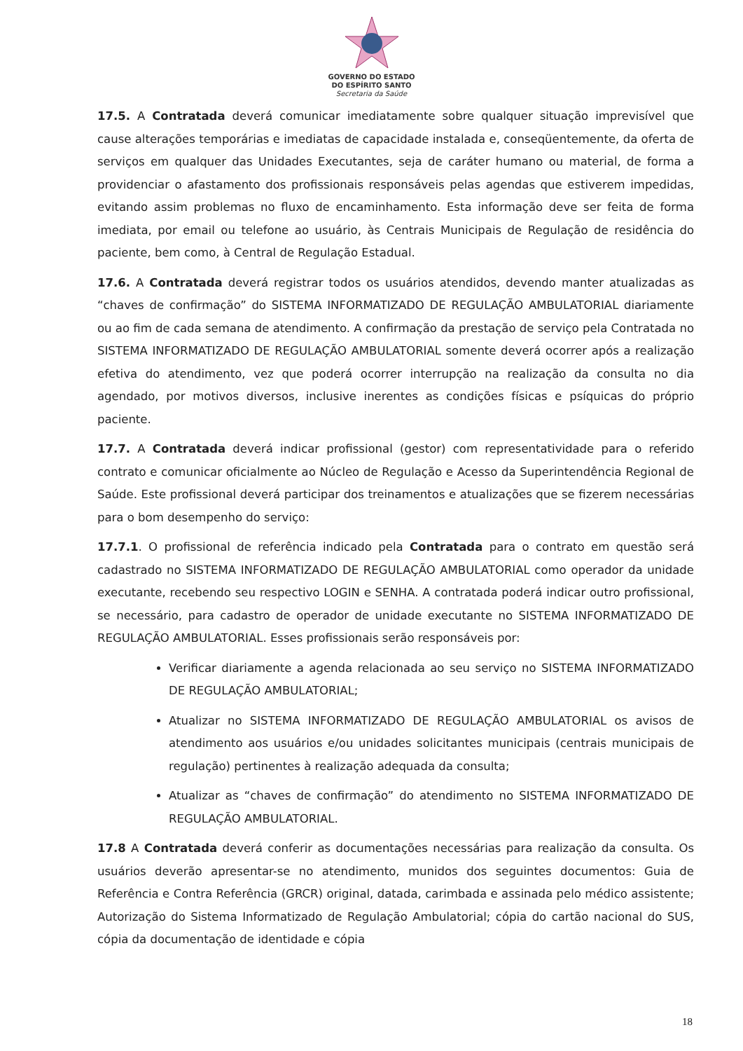GOVERNO DO ESTADO
DO ESPÍRITO SANTO
Secretaria da Saúde
17.5. A Contratada deverá comunicar imediatamente sobre qualquer situação imprevisível que cause alterações temporárias e imediatas de capacidade instalada e, conseqüentemente, da oferta de serviços em qualquer das Unidades Executantes, seja de caráter humano ou material, de forma a providenciar o afastamento dos profissionais responsáveis pelas agendas que estiverem impedidas, evitando assim problemas no fluxo de encaminhamento. Esta informação deve ser feita de forma imediata, por email ou telefone ao usuário, às Centrais Municipais de Regulação de residência do paciente, bem como, à Central de Regulação Estadual.
17.6. A Contratada deverá registrar todos os usuários atendidos, devendo manter atualizadas as “chaves de confirmação” do SISTEMA INFORMATIZADO DE REGULAÇÃO AMBULATORIAL diariamente ou ao fim de cada semana de atendimento. A confirmação da prestação de serviço pela Contratada no SISTEMA INFORMATIZADO DE REGULAÇÃO AMBULATORIAL somente deverá ocorrer após a realização efetiva do atendimento, vez que poderá ocorrer interrupção na realização da consulta no dia agendado, por motivos diversos, inclusive inerentes as condições físicas e psíquicas do próprio paciente.
17.7. A Contratada deverá indicar profissional (gestor) com representatividade para o referido contrato e comunicar oficialmente ao Núcleo de Regulação e Acesso da Superintendência Regional de Saúde. Este profissional deverá participar dos treinamentos e atualizações que se fizerem necessárias para o bom desempenho do serviço:
17.7.1. O profissional de referência indicado pela Contratada para o contrato em questão será cadastrado no SISTEMA INFORMATIZADO DE REGULAÇÃO AMBULATORIAL como operador da unidade executante, recebendo seu respectivo LOGIN e SENHA. A contratada poderá indicar outro profissional, se necessário, para cadastro de operador de unidade executante no SISTEMA INFORMATIZADO DE REGULAÇÃO AMBULATORIAL. Esses profissionais serão responsáveis por:
Verificar diariamente a agenda relacionada ao seu serviço no SISTEMA INFORMATIZADO DE REGULAÇÃO AMBULATORIAL;
Atualizar no SISTEMA INFORMATIZADO DE REGULAÇÃO AMBULATORIAL os avisos de atendimento aos usuários e/ou unidades solicitantes municipais (centrais municipais de regulação) pertinentes à realização adequada da consulta;
Atualizar as “chaves de confirmação” do atendimento no SISTEMA INFORMATIZADO DE REGULAÇÃO AMBULATORIAL.
17.8 A Contratada deverá conferir as documentações necessárias para realização da consulta. Os usuários deverão apresentar-se no atendimento, munidos dos seguintes documentos: Guia de Referência e Contra Referência (GRCR) original, datada, carimbada e assinada pelo médico assistente; Autorização do Sistema Informatizado de Regulação Ambulatorial; cópia do cartão nacional do SUS, cópia da documentação de identidade e cópia
18